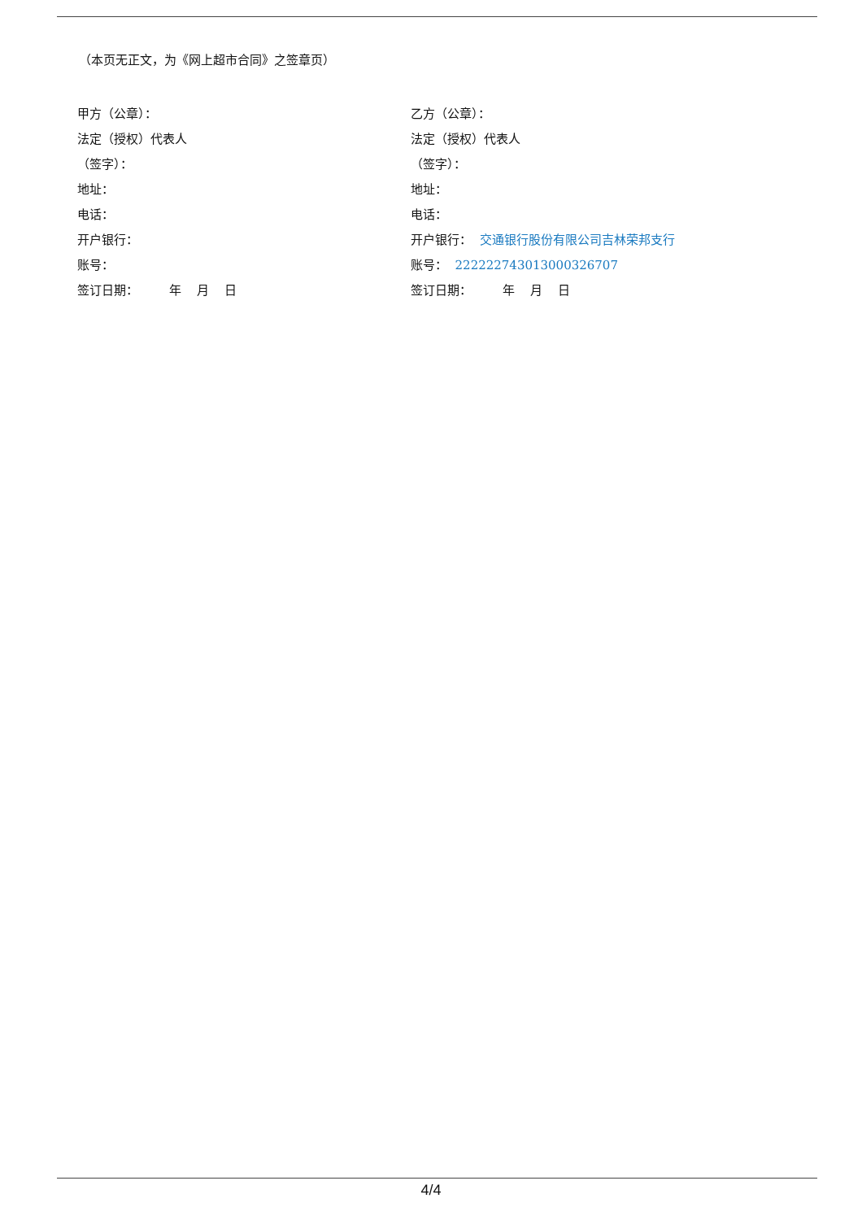（本页无正文，为《网上超市合同》之签章页）
甲方（公章）：
法定（授权）代表人
（签字）：
地址：
电话：
开户银行：
账号：
签订日期： 年 月 日
乙方（公章）：
法定（授权）代表人
（签字）：
地址：
电话：
开户银行： 交通银行股份有限公司吉林荣邦支行
账号： 222222743013000326707
签订日期： 年 月 日
4/4